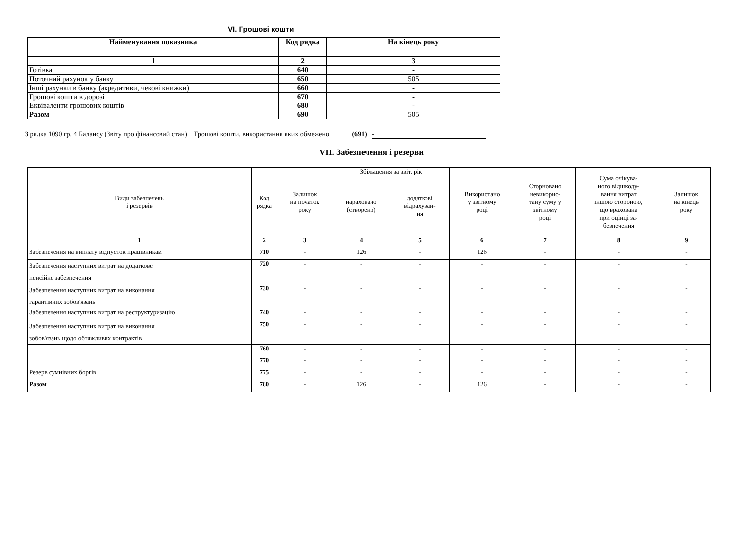VI. Грошові кошти
| Найменування показника | Код рядка | На кінець року |
| --- | --- | --- |
| 1 | 2 | 3 |
| Готівка | 640 | - |
| Поточний рахунок у банку | 650 | 505 |
| Інші рахунки в банку (акредитиви, чекові книжки) | 660 | - |
| Грошові кошти в дорозі | 670 | - |
| Еквіваленти грошових коштів | 680 | - |
| Разом | 690 | 505 |
З рядка 1090 гр. 4 Балансу (Звіту про фінансовий стан) Грошові кошти, використання яких обмежено (691) -
VII. Забезпечення і резерви
| Види забезпечень і резервів | Код рядка | Залишок на початок року | Збільшення за звіт. рік | | Використано у звітному році | Сторновано невикорис- тану суму у звітному році | Сума очікува- ного відшкоду- вання витрат іншою стороною, що врахована при оцінці за- безпечення | Залишок на кінець року |
| --- | --- | --- | --- | --- | --- | --- | --- | --- |
| | | | нараховано (створено) | додаткові відрахуван- ня | | | | |
| 1 | 2 | 3 | 4 | 5 | 6 | 7 | 8 | 9 |
| Забезпечення на виплату відпусток працівникам | 710 | - | 126 | - | 126 | - | - | - |
| Забезпечення наступних витрат на додаткове пенсійне забезпечення | 720 | - | - | - | - | - | - | - |
| Забезпечення наступних витрат на виконання гарантійних зобов'язань | 730 | - | - | - | - | - | - | - |
| Забезпечення наступних витрат на реструктуризацію | 740 | - | - | - | - | - | - | - |
| Забезпечення наступних витрат на виконання зобов'язань щодо обтяжливих контрактів | 750 | - | - | - | - | - | - | - |
| | 760 | - | - | - | - | - | - | - |
| | 770 | - | - | - | - | - | - | - |
| Резерв сумнівних боргів | 775 | - | - | - | - | - | - | - |
| Разом | 780 | - | 126 | - | 126 | - | - | - |